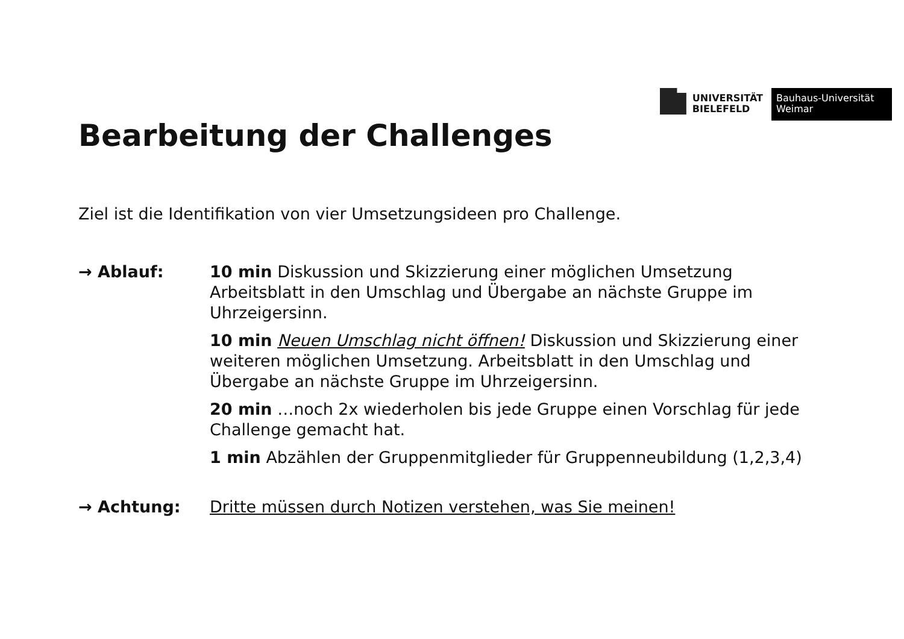UNIVERSITÄT
BIELEFELD
Bauhaus-Universität
Weimar
Bearbeitung der Challenges
Ziel ist die Identifikation von vier Umsetzungsideen pro Challenge.
→ Ablauf: 10 min Diskussion und Skizzierung einer möglichen Umsetzung Arbeitsblatt in den Umschlag und Übergabe an nächste Gruppe im Uhrzeigersinn.
10 min Neuen Umschlag nicht öffnen! Diskussion und Skizzierung einer weiteren möglichen Umsetzung. Arbeitsblatt in den Umschlag und Übergabe an nächste Gruppe im Uhrzeigersinn.
20 min …noch 2x wiederholen bis jede Gruppe einen Vorschlag für jede Challenge gemacht hat.
1 min Abzählen der Gruppenmitglieder für Gruppenneubildung (1,2,3,4)
→ Achtung: Dritte müssen durch Notizen verstehen, was Sie meinen!